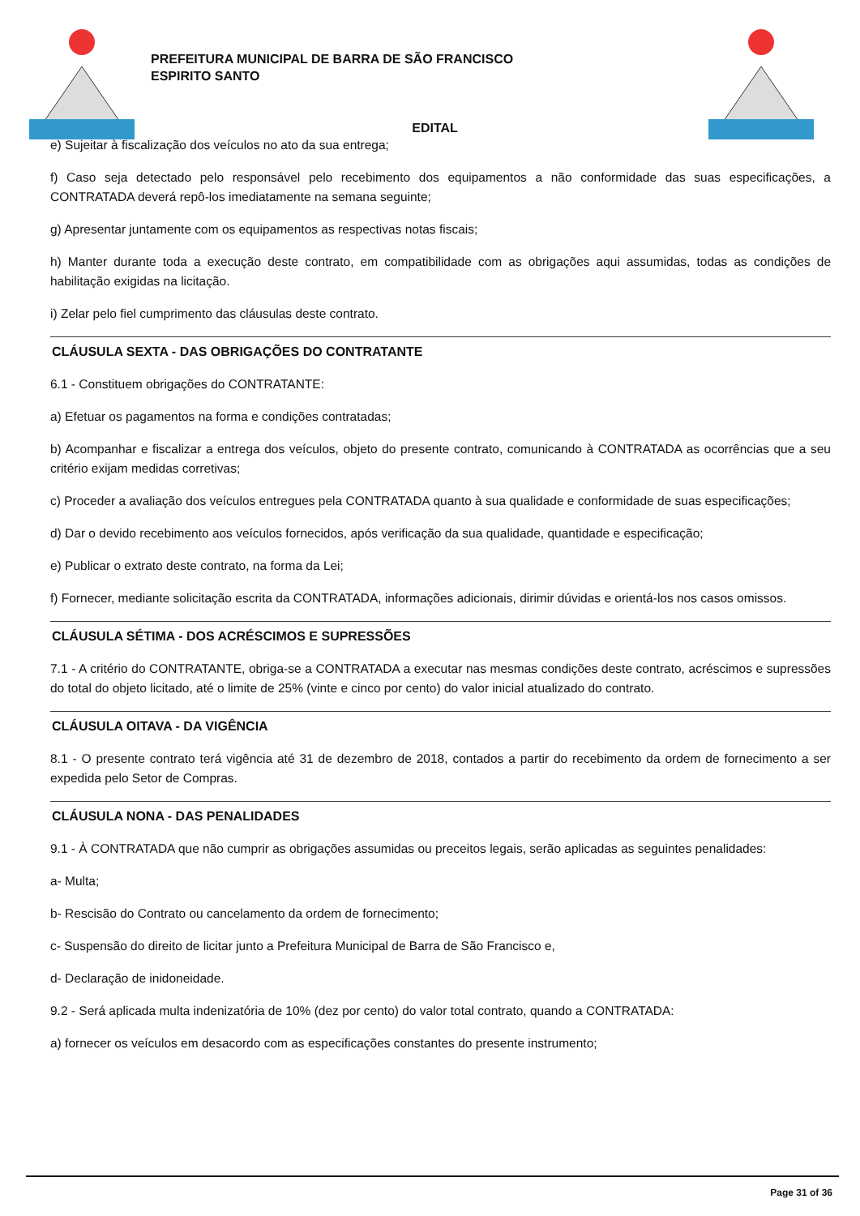PREFEITURA MUNICIPAL DE BARRA DE SÃO FRANCISCO
ESPIRITO SANTO
EDITAL
e) Sujeitar à fiscalização dos veículos no ato da sua entrega;
f) Caso seja detectado pelo responsável pelo recebimento dos equipamentos a não conformidade das suas especificações, a CONTRATADA deverá repô-los imediatamente na semana seguinte;
g) Apresentar juntamente com os equipamentos as respectivas notas fiscais;
h) Manter durante toda a execução deste contrato, em compatibilidade com as obrigações aqui assumidas, todas as condições de habilitação exigidas na licitação.
i) Zelar pelo fiel cumprimento das cláusulas deste contrato.
CLÁUSULA SEXTA - DAS OBRIGAÇÕES DO CONTRATANTE
6.1 - Constituem obrigações do CONTRATANTE:
a) Efetuar os pagamentos na forma e condições contratadas;
b) Acompanhar e fiscalizar a entrega dos veículos, objeto do presente contrato, comunicando à CONTRATADA as ocorrências que a seu critério exijam medidas corretivas;
c) Proceder a avaliação dos veículos entregues pela CONTRATADA quanto à sua qualidade e conformidade de suas especificações;
d) Dar o devido recebimento aos veículos fornecidos, após verificação da sua qualidade, quantidade e especificação;
e) Publicar o extrato deste contrato, na forma da Lei;
f) Fornecer, mediante solicitação escrita da CONTRATADA, informações adicionais, dirimir dúvidas e orientá-los nos casos omissos.
CLÁUSULA SÉTIMA - DOS ACRÉSCIMOS E SUPRESSÕES
7.1 - A critério do CONTRATANTE, obriga-se a CONTRATADA a executar nas mesmas condições deste contrato, acréscimos e supressões do total do objeto licitado, até o limite de 25% (vinte e cinco por cento) do valor inicial atualizado do contrato.
CLÁUSULA OITAVA - DA VIGÊNCIA
8.1 - O presente contrato terá vigência até 31 de dezembro de 2018, contados a partir do recebimento da ordem de fornecimento a ser expedida pelo Setor de Compras.
CLÁUSULA NONA - DAS PENALIDADES
9.1 - À CONTRATADA que não cumprir as obrigações assumidas ou preceitos legais, serão aplicadas as seguintes penalidades:
a- Multa;
b- Rescisão do Contrato ou cancelamento da ordem de fornecimento;
c- Suspensão do direito de licitar junto a Prefeitura Municipal de Barra de São Francisco e,
d- Declaração de inidoneidade.
9.2 - Será aplicada multa indenizatória de 10% (dez por cento) do valor total contrato, quando a CONTRATADA:
a) fornecer os veículos em desacordo com as especificações constantes do presente instrumento;
Page 31 of 36